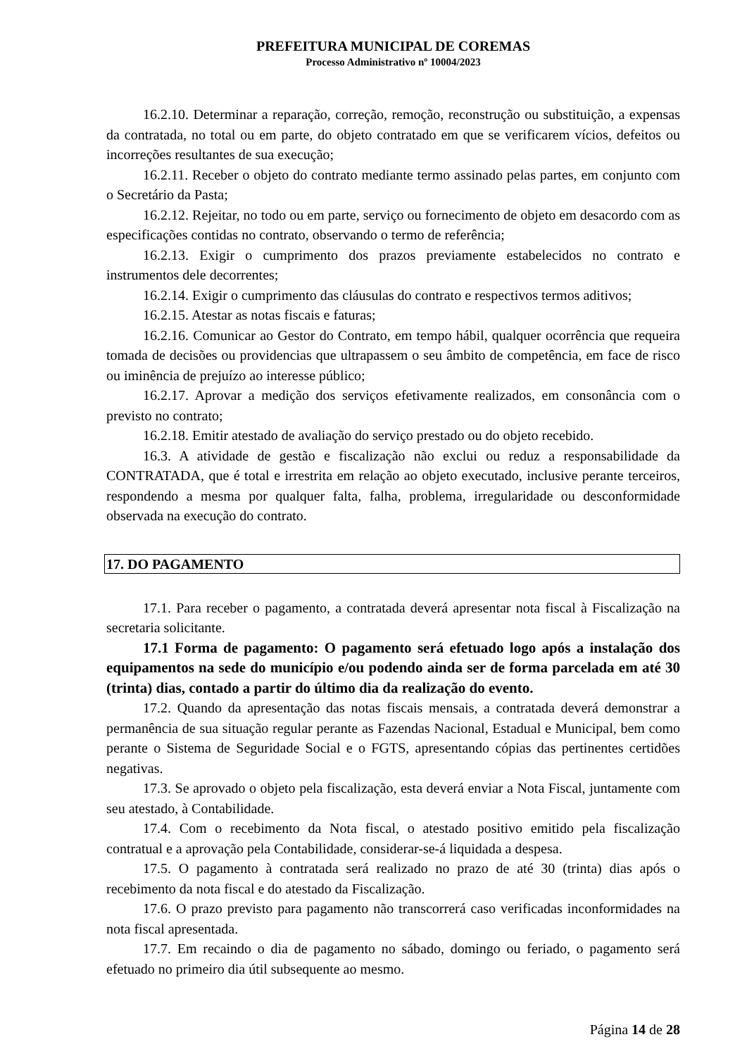PREFEITURA MUNICIPAL DE COREMAS
Processo Administrativo nº 10004/2023
16.2.10. Determinar a reparação, correção, remoção, reconstrução ou substituição, a expensas da contratada, no total ou em parte, do objeto contratado em que se verificarem vícios, defeitos ou incorreções resultantes de sua execução;
16.2.11. Receber o objeto do contrato mediante termo assinado pelas partes, em conjunto com o Secretário da Pasta;
16.2.12. Rejeitar, no todo ou em parte, serviço ou fornecimento de objeto em desacordo com as especificações contidas no contrato, observando o termo de referência;
16.2.13. Exigir o cumprimento dos prazos previamente estabelecidos no contrato e instrumentos dele decorrentes;
16.2.14. Exigir o cumprimento das cláusulas do contrato e respectivos termos aditivos;
16.2.15. Atestar as notas fiscais e faturas;
16.2.16. Comunicar ao Gestor do Contrato, em tempo hábil, qualquer ocorrência que requeira tomada de decisões ou providencias que ultrapassem o seu âmbito de competência, em face de risco ou iminência de prejuízo ao interesse público;
16.2.17. Aprovar a medição dos serviços efetivamente realizados, em consonância com o previsto no contrato;
16.2.18. Emitir atestado de avaliação do serviço prestado ou do objeto recebido.
16.3. A atividade de gestão e fiscalização não exclui ou reduz a responsabilidade da CONTRATADA, que é total e irrestrita em relação ao objeto executado, inclusive perante terceiros, respondendo a mesma por qualquer falta, falha, problema, irregularidade ou desconformidade observada na execução do contrato.
17. DO PAGAMENTO
17.1. Para receber o pagamento, a contratada deverá apresentar nota fiscal à Fiscalização na secretaria solicitante.
17.1 Forma de pagamento: O pagamento será efetuado logo após a instalação dos equipamentos na sede do município e/ou podendo ainda ser de forma parcelada em até 30 (trinta) dias, contado a partir do último dia da realização do evento.
17.2. Quando da apresentação das notas fiscais mensais, a contratada deverá demonstrar a permanência de sua situação regular perante as Fazendas Nacional, Estadual e Municipal, bem como perante o Sistema de Seguridade Social e o FGTS, apresentando cópias das pertinentes certidões negativas.
17.3. Se aprovado o objeto pela fiscalização, esta deverá enviar a Nota Fiscal, juntamente com seu atestado, à Contabilidade.
17.4. Com o recebimento da Nota fiscal, o atestado positivo emitido pela fiscalização contratual e a aprovação pela Contabilidade, considerar-se-á liquidada a despesa.
17.5. O pagamento à contratada será realizado no prazo de até 30 (trinta) dias após o recebimento da nota fiscal e do atestado da Fiscalização.
17.6. O prazo previsto para pagamento não transcorrerá caso verificadas inconformidades na nota fiscal apresentada.
17.7. Em recaindo o dia de pagamento no sábado, domingo ou feriado, o pagamento será efetuado no primeiro dia útil subsequente ao mesmo.
Página 14 de 28